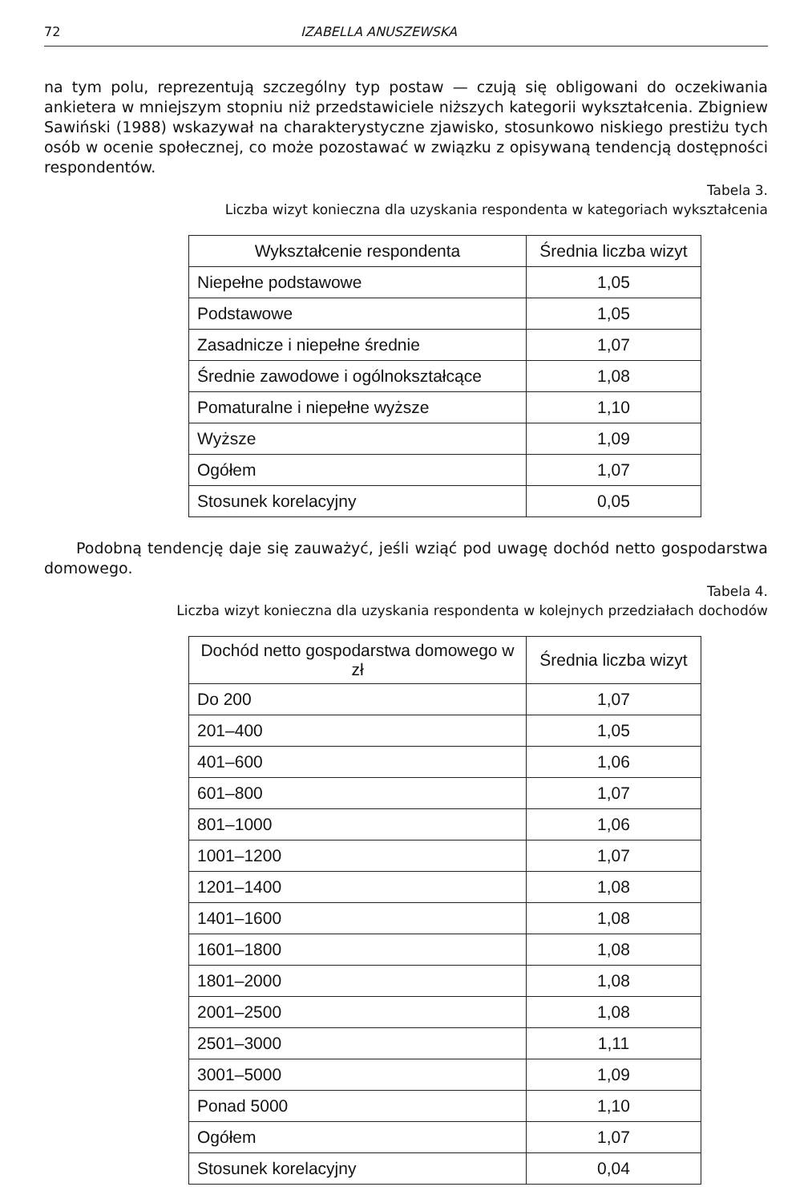72 IZABELLA ANUSZEWSKA
na tym polu, reprezentują szczególny typ postaw — czują się obligowani do oczekiwania ankietera w mniejszym stopniu niż przedstawiciele niższych kategorii wykształcenia. Zbigniew Sawiński (1988) wskazywał na charakterystyczne zjawisko, stosunkowo niskiego prestiżu tych osób w ocenie społecznej, co może pozostawać w związku z opisywaną tendencją dostępności respondentów.
Tabela 3.
Liczba wizyt konieczna dla uzyskania respondenta w kategoriach wykształcenia
| Wykształcenie respondenta | Średnia liczba wizyt |
| --- | --- |
| Niepełne podstawowe | 1,05 |
| Podstawowe | 1,05 |
| Zasadnicze i niepełne średnie | 1,07 |
| Średnie zawodowe i ogólnokształcące | 1,08 |
| Pomaturalne i niepełne wyższe | 1,10 |
| Wyższe | 1,09 |
| Ogółem | 1,07 |
| Stosunek korelacyjny | 0,05 |
Podobną tendencję daje się zauważyć, jeśli wziąć pod uwagę dochód netto gospodarstwa domowego.
Tabela 4.
Liczba wizyt konieczna dla uzyskania respondenta w kolejnych przedziałach dochodów
| Dochód netto gospodarstwa domowego w zł | Średnia liczba wizyt |
| --- | --- |
| Do 200 | 1,07 |
| 201–400 | 1,05 |
| 401–600 | 1,06 |
| 601–800 | 1,07 |
| 801–1000 | 1,06 |
| 1001–1200 | 1,07 |
| 1201–1400 | 1,08 |
| 1401–1600 | 1,08 |
| 1601–1800 | 1,08 |
| 1801–2000 | 1,08 |
| 2001–2500 | 1,08 |
| 2501–3000 | 1,11 |
| 3001–5000 | 1,09 |
| Ponad 5000 | 1,10 |
| Ogółem | 1,07 |
| Stosunek korelacyjny | 0,04 |